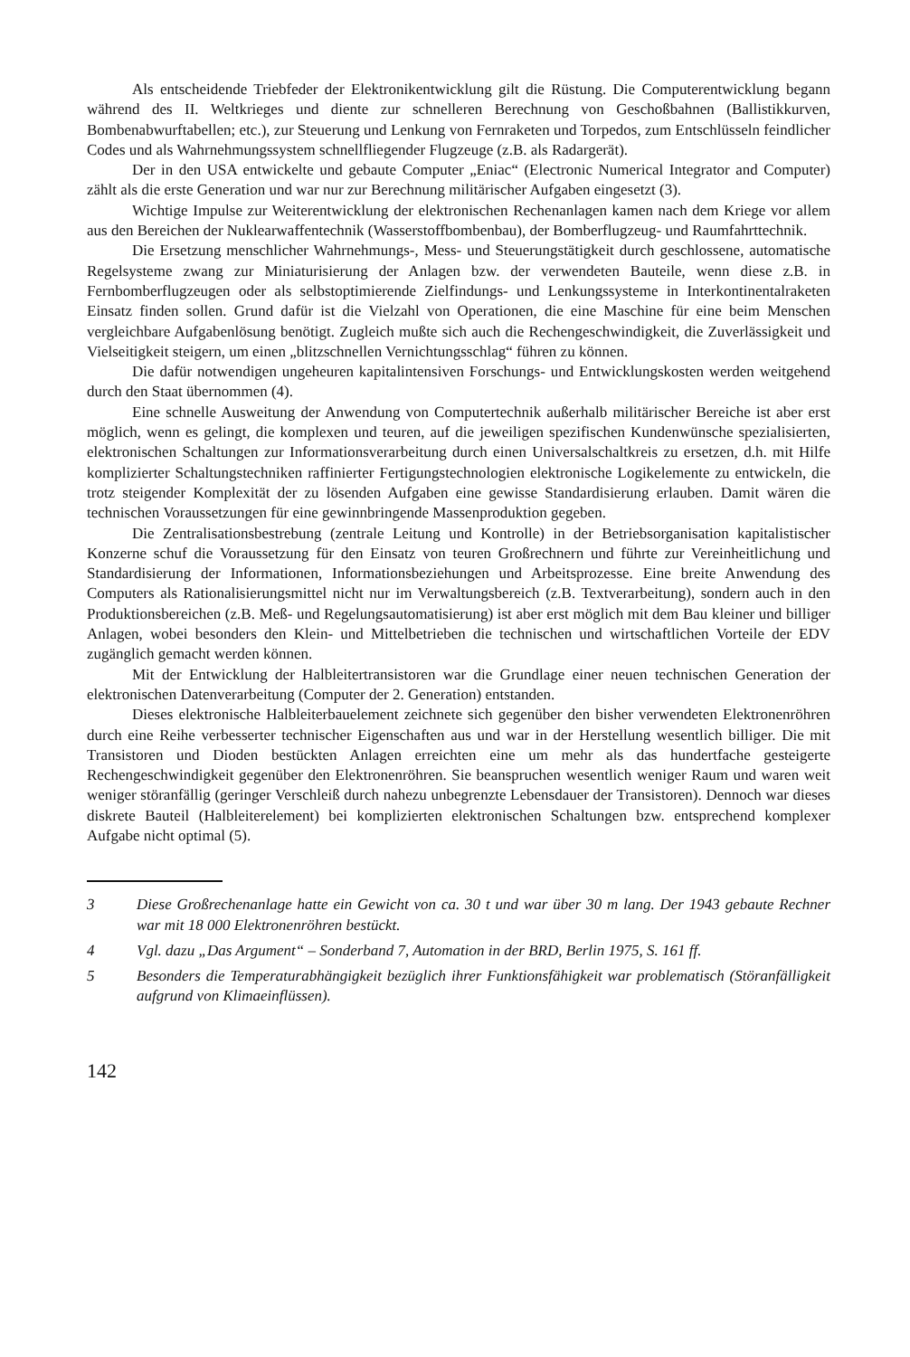Als entscheidende Triebfeder der Elektronikentwicklung gilt die Rüstung. Die Computerentwicklung begann während des II. Weltkrieges und diente zur schnelleren Berechnung von Geschoßbahnen (Ballistikkurven, Bombenabwurftabellen; etc.), zur Steuerung und Lenkung von Fernraketen und Torpedos, zum Entschlüsseln feindlicher Codes und als Wahrnehmungssystem schnellfliegender Flugzeuge (z.B. als Radargerät).
Der in den USA entwickelte und gebaute Computer „Eniac“ (Electronic Numerical Integrator and Computer) zählt als die erste Generation und war nur zur Berechnung militärischer Aufgaben eingesetzt (3).
Wichtige Impulse zur Weiterentwicklung der elektronischen Rechenanlagen kamen nach dem Kriege vor allem aus den Bereichen der Nuklearwaffentechnik (Wasserstoffbombenbau), der Bomberflugzeug- und Raumfahrttechnik.
Die Ersetzung menschlicher Wahrnehmungs-, Mess- und Steuerungstätigkeit durch geschlossene, automatische Regelsysteme zwang zur Miniaturisierung der Anlagen bzw. der verwendeten Bauteile, wenn diese z.B. in Fernbomberflugzeugen oder als selbstoptimierende Zielfindungs- und Lenkungssysteme in Interkontinentalraketen Einsatz finden sollen. Grund dafür ist die Vielzahl von Operationen, die eine Maschine für eine beim Menschen vergleichbare Aufgabenlösung benötigt. Zugleich mußte sich auch die Rechengeschwindigkeit, die Zuverlässigkeit und Vielseitigkeit steigern, um einen „blitzschnellen Vernichtungsschlag“ führen zu können.
Die dafür notwendigen ungeheuren kapitalintensiven Forschungs- und Entwicklungskosten werden weitgehend durch den Staat übernommen (4).
Eine schnelle Ausweitung der Anwendung von Computertechnik außerhalb militärischer Bereiche ist aber erst möglich, wenn es gelingt, die komplexen und teuren, auf die jeweiligen spezifischen Kundenwünsche spezialisierten, elektronischen Schaltungen zur Informationsverarbeitung durch einen Universalschaltkreis zu ersetzen, d.h. mit Hilfe komplizierter Schaltungstechniken raffinierter Fertigungstechnologien elektronische Logikelemente zu entwickeln, die trotz steigender Komplexität der zu lösenden Aufgaben eine gewisse Standardisierung erlauben. Damit wären die technischen Voraussetzungen für eine gewinnbringende Massenproduktion gegeben.
Die Zentralisationsbestrebung (zentrale Leitung und Kontrolle) in der Betriebsorganisation kapitalistischer Konzerne schuf die Voraussetzung für den Einsatz von teuren Großrechnern und führte zur Vereinheitlichung und Standardisierung der Informationen, Informationsbeziehungen und Arbeitsprozesse. Eine breite Anwendung des Computers als Rationalisierungsmittel nicht nur im Verwaltungsbereich (z.B. Textverarbeitung), sondern auch in den Produktionsbereichen (z.B. Meß- und Regelungsautomatisierung) ist aber erst möglich mit dem Bau kleiner und billiger Anlagen, wobei besonders den Klein- und Mittelbetrieben die technischen und wirtschaftlichen Vorteile der EDV zugänglich gemacht werden können.
Mit der Entwicklung der Halbleitertransistoren war die Grundlage einer neuen technischen Generation der elektronischen Datenverarbeitung (Computer der 2. Generation) entstanden.
Dieses elektronische Halbleiterbauelement zeichnete sich gegenüber den bisher verwendeten Elektronenröhren durch eine Reihe verbesserter technischer Eigenschaften aus und war in der Herstellung wesentlich billiger. Die mit Transistoren und Dioden bestückten Anlagen erreichten eine um mehr als das hundertfache gesteigerte Rechengeschwindigkeit gegenüber den Elektronenröhren. Sie beanspruchen wesentlich weniger Raum und waren weit weniger störanfällig (geringer Verschleiß durch nahezu unbegrenzte Lebensdauer der Transistoren). Dennoch war dieses diskrete Bauteil (Halbleiterelement) bei komplizierten elektronischen Schaltungen bzw. entsprechend komplexer Aufgabe nicht optimal (5).
3 Diese Großrechenanlage hatte ein Gewicht von ca. 30 t und war über 30 m lang. Der 1943 gebaute Rechner war mit 18 000 Elektronenröhren bestückt.
4 Vgl. dazu „Das Argument“ – Sonderband 7, Automation in der BRD, Berlin 1975, S. 161 ff.
5 Besonders die Temperaturabhängigkeit bezüglich ihrer Funktionsfähigkeit war problematisch (Störanfälligkeit aufgrund von Klimaeinflüssen).
142